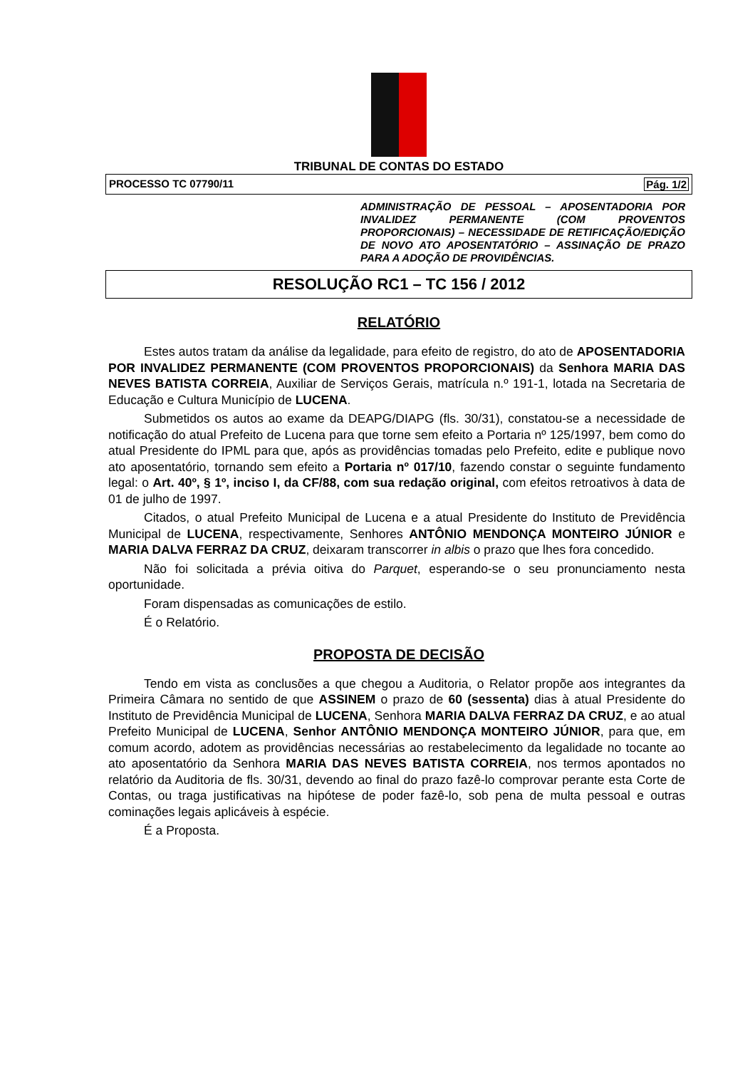TRIBUNAL DE CONTAS DO ESTADO
PROCESSO TC 07790/11 Pág. 1/2
ADMINISTRAÇÃO DE PESSOAL – APOSENTADORIA POR INVALIDEZ PERMANENTE (COM PROVENTOS PROPORCIONAIS) – NECESSIDADE DE RETIFICAÇÃO/EDIÇÃO DE NOVO ATO APOSENTATÓRIO – ASSINAÇÃO DE PRAZO PARA A ADOÇÃO DE PROVIDÊNCIAS.
RESOLUÇÃO RC1 – TC 156 / 2012
RELATÓRIO
Estes autos tratam da análise da legalidade, para efeito de registro, do ato de APOSENTADORIA POR INVALIDEZ PERMANENTE (COM PROVENTOS PROPORCIONAIS) da Senhora MARIA DAS NEVES BATISTA CORREIA, Auxiliar de Serviços Gerais, matrícula n.º 191-1, lotada na Secretaria de Educação e Cultura Município de LUCENA.
Submetidos os autos ao exame da DEAPG/DIAPG (fls. 30/31), constatou-se a necessidade de notificação do atual Prefeito de Lucena para que torne sem efeito a Portaria nº 125/1997, bem como do atual Presidente do IPML para que, após as providências tomadas pelo Prefeito, edite e publique novo ato aposentatório, tornando sem efeito a Portaria nº 017/10, fazendo constar o seguinte fundamento legal: o Art. 40º, § 1º, inciso I, da CF/88, com sua redação original, com efeitos retroativos à data de 01 de julho de 1997.
Citados, o atual Prefeito Municipal de Lucena e a atual Presidente do Instituto de Previdência Municipal de LUCENA, respectivamente, Senhores ANTÔNIO MENDONÇA MONTEIRO JÚNIOR e MARIA DALVA FERRAZ DA CRUZ, deixaram transcorrer in albis o prazo que lhes fora concedido.
Não foi solicitada a prévia oitiva do Parquet, esperando-se o seu pronunciamento nesta oportunidade.
Foram dispensadas as comunicações de estilo.
É o Relatório.
PROPOSTA DE DECISÃO
Tendo em vista as conclusões a que chegou a Auditoria, o Relator propõe aos integrantes da Primeira Câmara no sentido de que ASSINEM o prazo de 60 (sessenta) dias à atual Presidente do Instituto de Previdência Municipal de LUCENA, Senhora MARIA DALVA FERRAZ DA CRUZ, e ao atual Prefeito Municipal de LUCENA, Senhor ANTÔNIO MENDONÇA MONTEIRO JÚNIOR, para que, em comum acordo, adotem as providências necessárias ao restabelecimento da legalidade no tocante ao ato aposentatório da Senhora MARIA DAS NEVES BATISTA CORREIA, nos termos apontados no relatório da Auditoria de fls. 30/31, devendo ao final do prazo fazê-lo comprovar perante esta Corte de Contas, ou traga justificativas na hipótese de poder fazê-lo, sob pena de multa pessoal e outras cominações legais aplicáveis à espécie.
É a Proposta.